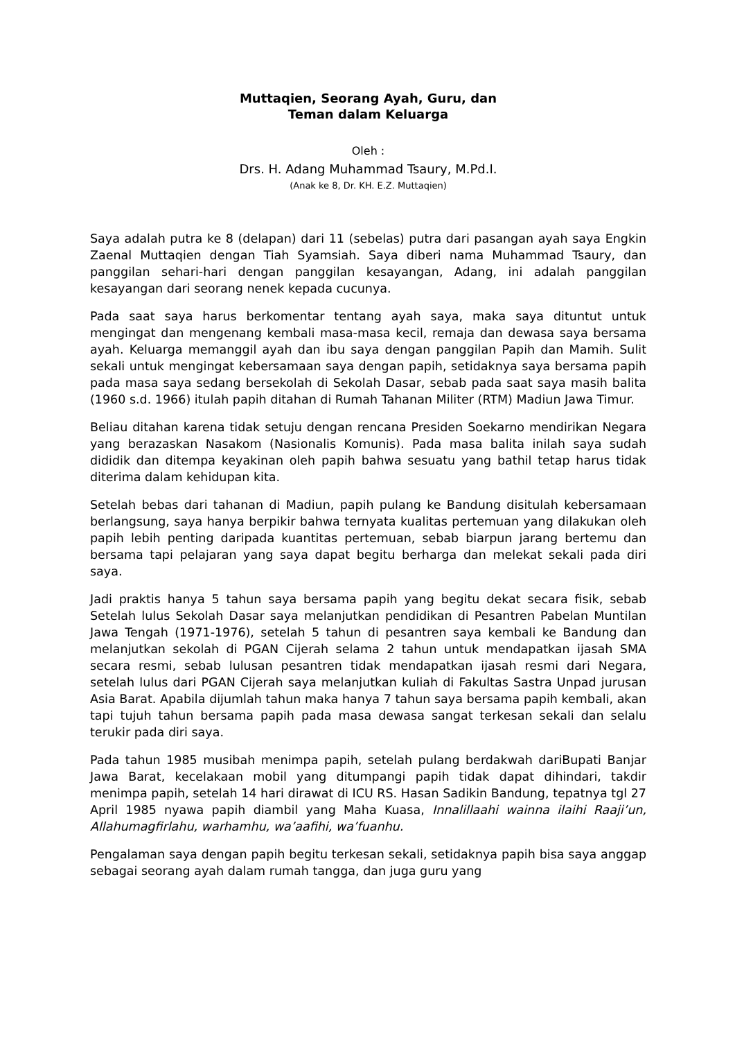Muttaqien, Seorang Ayah, Guru, dan
Teman dalam Keluarga
Oleh :
Drs. H. Adang Muhammad Tsaury, M.Pd.I.
(Anak ke 8, Dr. KH. E.Z. Muttaqien)
Saya adalah putra ke 8 (delapan) dari 11 (sebelas) putra dari pasangan ayah saya Engkin Zaenal Muttaqien dengan Tiah Syamsiah. Saya diberi nama Muhammad Tsaury, dan panggilan sehari-hari dengan panggilan kesayangan, Adang, ini adalah panggilan kesayangan dari seorang nenek kepada cucunya.
Pada saat saya harus berkomentar tentang ayah saya, maka saya dituntut untuk mengingat dan mengenang kembali masa-masa kecil, remaja dan dewasa saya bersama ayah. Keluarga memanggil ayah dan ibu saya dengan panggilan Papih dan Mamih. Sulit sekali untuk mengingat kebersamaan saya dengan papih, setidaknya saya bersama papih pada masa saya sedang bersekolah di Sekolah Dasar, sebab pada saat saya masih balita (1960 s.d. 1966) itulah papih ditahan di Rumah Tahanan Militer (RTM) Madiun Jawa Timur.
Beliau ditahan karena tidak setuju dengan rencana Presiden Soekarno mendirikan Negara yang berazaskan Nasakom (Nasionalis Komunis). Pada masa balita inilah saya sudah dididik dan ditempa keyakinan oleh papih bahwa sesuatu yang bathil tetap harus tidak diterima dalam kehidupan kita.
Setelah bebas dari tahanan di Madiun, papih pulang ke Bandung disitulah kebersamaan berlangsung, saya hanya berpikir bahwa ternyata kualitas pertemuan yang dilakukan oleh papih lebih penting daripada kuantitas pertemuan, sebab biarpun jarang bertemu dan bersama tapi pelajaran yang saya dapat begitu berharga dan melekat sekali pada diri saya.
Jadi praktis hanya 5 tahun saya bersama papih yang begitu dekat secara fisik, sebab Setelah lulus Sekolah Dasar saya melanjutkan pendidikan di Pesantren Pabelan Muntilan Jawa Tengah (1971-1976), setelah 5 tahun di pesantren saya kembali ke Bandung dan melanjutkan sekolah di PGAN Cijerah selama 2 tahun untuk mendapatkan ijasah SMA secara resmi, sebab lulusan pesantren tidak mendapatkan ijasah resmi dari Negara, setelah lulus dari PGAN Cijerah saya melanjutkan kuliah di Fakultas Sastra Unpad jurusan Asia Barat. Apabila dijumlah tahun maka hanya 7 tahun saya bersama papih kembali, akan tapi tujuh tahun bersama papih pada masa dewasa sangat terkesan sekali dan selalu terukir pada diri saya.
Pada tahun 1985 musibah menimpa papih, setelah pulang berdakwah dariBupati Banjar Jawa Barat, kecelakaan mobil yang ditumpangi papih tidak dapat dihindari, takdir menimpa papih, setelah 14 hari dirawat di ICU RS. Hasan Sadikin Bandung, tepatnya tgl 27 April 1985 nyawa papih diambil yang Maha Kuasa, Innalillaahi wainna ilaihi Raaji’un, Allahumagfirlahu, warhamhu, wa’aafihi, wa’fuanhu.
Pengalaman saya dengan papih begitu terkesan sekali, setidaknya papih bisa saya anggap sebagai seorang ayah dalam rumah tangga, dan juga guru yang